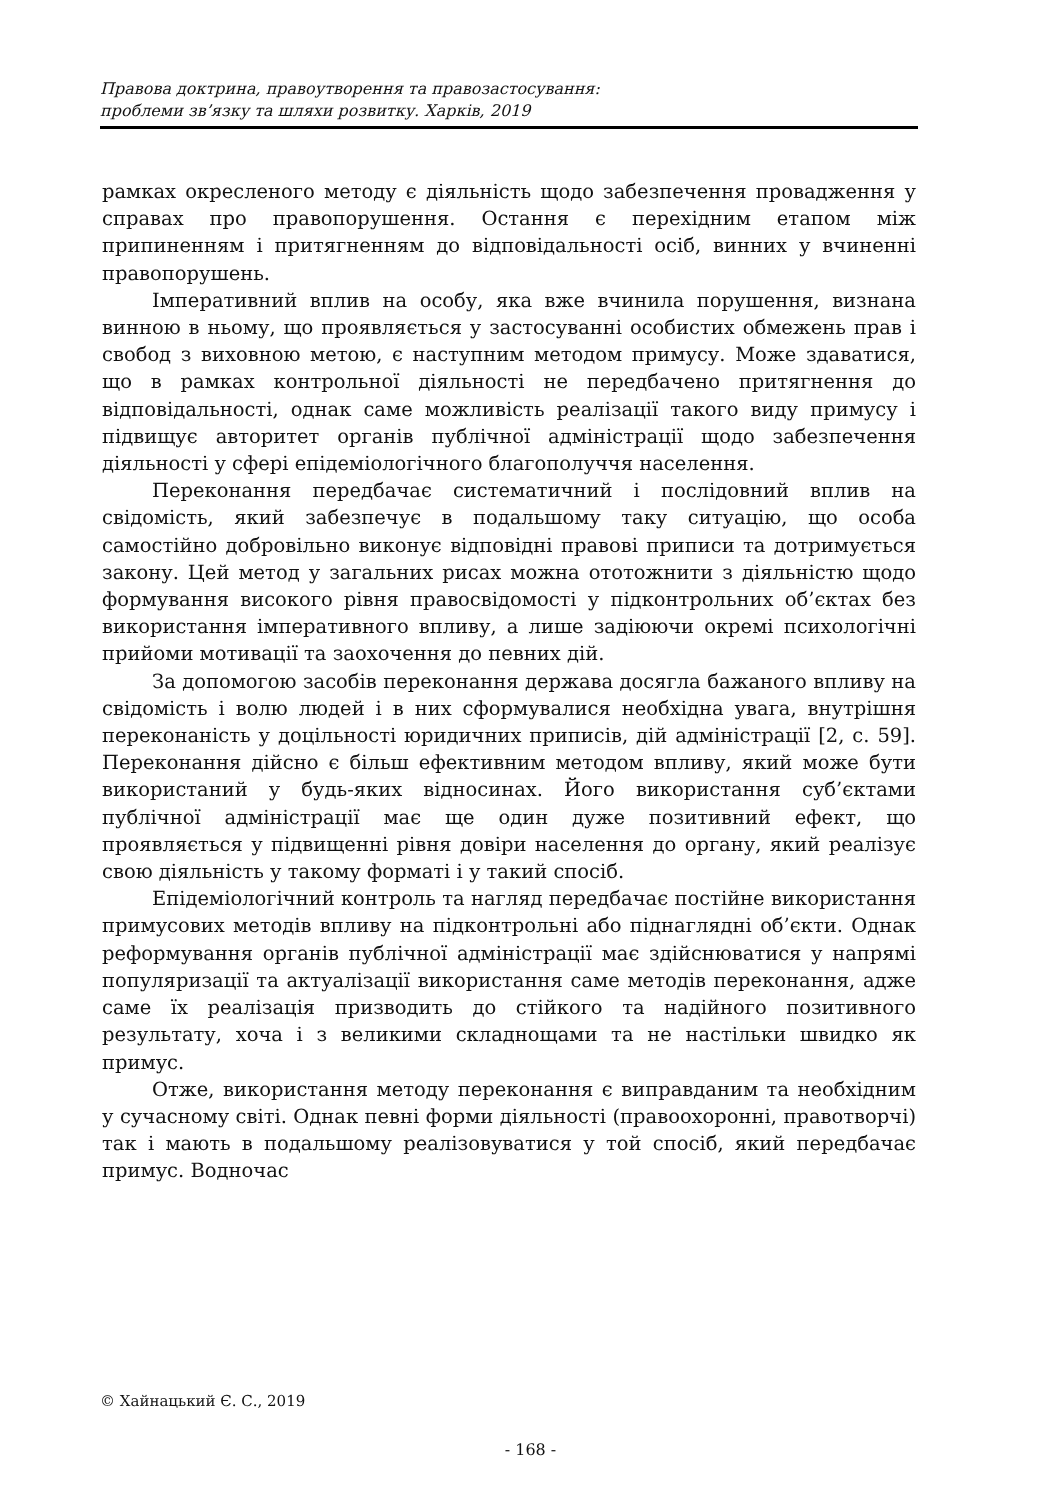Правова доктрина, правоутворення та правозастосування:
проблеми зв’язку та шляхи розвитку. Харків, 2019
рамках окресленого методу є діяльність щодо забезпечення провадження у справах про правопорушення. Остання є перехідним етапом між припиненням і притягненням до відповідальності осіб, винних у вчиненні правопорушень.
Імперативний вплив на особу, яка вже вчинила порушення, визнана винною в ньому, що проявляється у застосуванні особистих обмежень прав і свобод з виховною метою, є наступним методом примусу. Може здаватися, що в рамках контрольної діяльності не передбачено притягнення до відповідальності, однак саме можливість реалізації такого виду примусу і підвищує авторитет органів публічної адміністрації щодо забезпечення діяльності у сфері епідеміологічного благополуччя населення.
Переконання передбачає систематичний і послідовний вплив на свідомість, який забезпечує в подальшому таку ситуацію, що особа самостійно добровільно виконує відповідні правові приписи та дотримується закону. Цей метод у загальних рисах можна ототожнити з діяльністю щодо формування високого рівня правосвідомості у підконтрольних об’єктах без використання імперативного впливу, а лише задіюючи окремі психологічні прийоми мотивації та заохочення до певних дій.
За допомогою засобів переконання держава досягла бажаного впливу на свідомість і волю людей і в них сформувалися необхідна увага, внутрішня переконаність у доцільності юридичних приписів, дій адміністрації [2, с. 59]. Переконання дійсно є більш ефективним методом впливу, який може бути використаний у будь-яких відносинах. Його використання суб’єктами публічної адміністрації має ще один дуже позитивний ефект, що проявляється у підвищенні рівня довіри населення до органу, який реалізує свою діяльність у такому форматі і у такий спосіб.
Епідеміологічний контроль та нагляд передбачає постійне використання примусових методів впливу на підконтрольні або піднаглядні об’єкти. Однак реформування органів публічної адміністрації має здійснюватися у напрямі популяризації та актуалізації використання саме методів переконання, адже саме їх реалізація призводить до стійкого та надійного позитивного результату, хоча і з великими складнощами та не настільки швидко як примус.
Отже, використання методу переконання є виправданим та необхідним у сучасному світі. Однак певні форми діяльності (правоохоронні, правотворчі) так і мають в подальшому реалізовуватися у той спосіб, який передбачає примус. Водночас
© Хайнацький Є. С., 2019
- 168 -